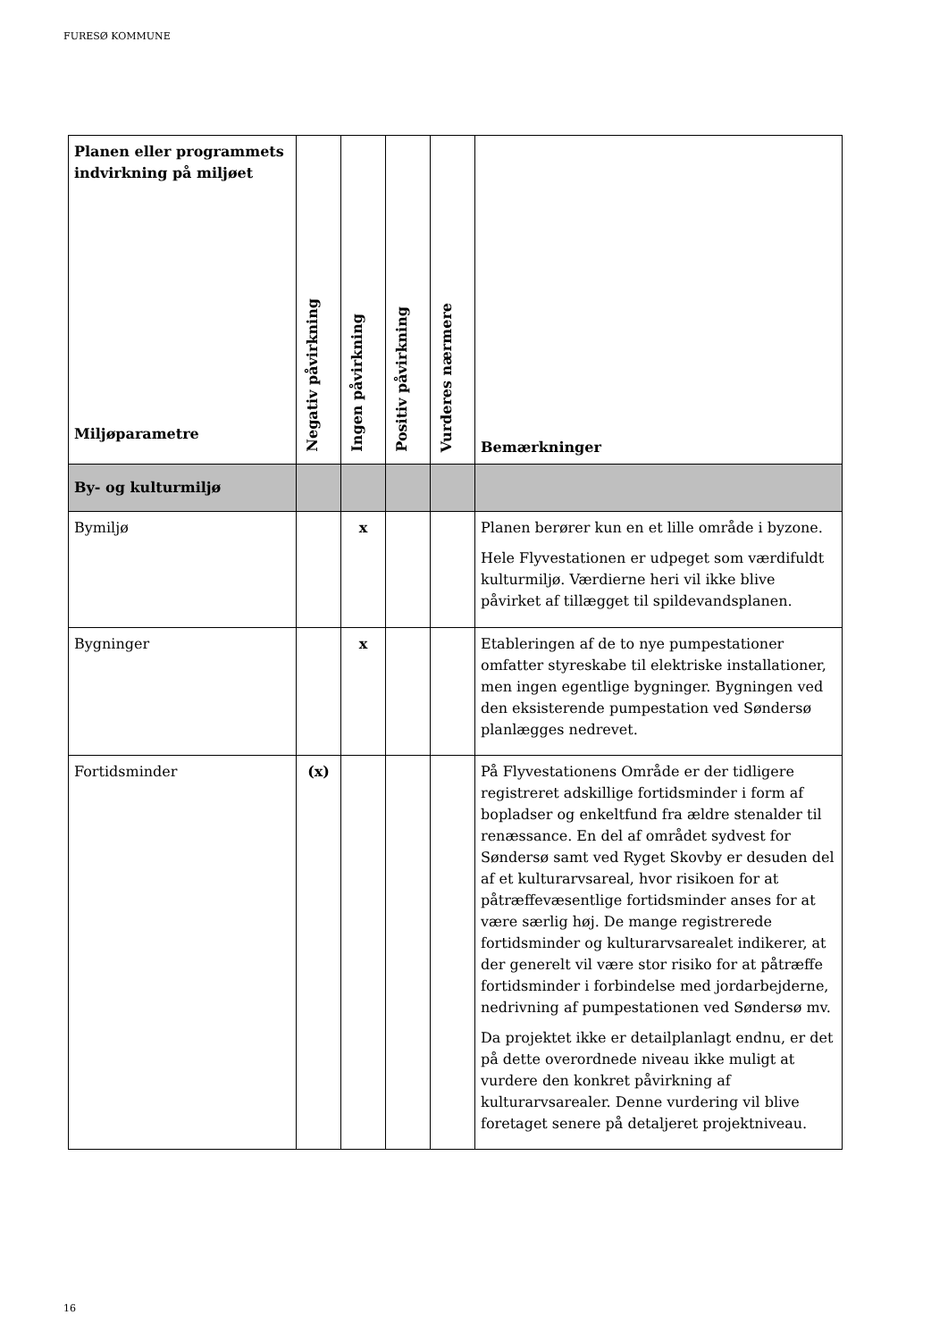FURESØ KOMMUNE
| Planen eller programmets indvirkning på miljøet Miljøparametre | Negativ påvirkning | Ingen påvirkning | Positiv påvirkning | Vurderes nærmere | Bemærkninger |
| --- | --- | --- | --- | --- | --- |
| By- og kulturmiljø | | | | | |
| Bymiljø | | x | | | Planen berører kun en et lille område i byzone. Hele Flyvestationen er udpeget som værdifuldt kulturmiljø. Værdierne heri vil ikke blive påvirket af tillægget til spildevandsplanen. |
| Bygninger | | x | | | Etableringen af de to nye pumpestationer omfatter styreskabe til elektriske installationer, men ingen egentlige bygninger. Bygningen ved den eksisterende pumpestation ved Søndersø planlægges nedrevet. |
| Fortidsminder | (x) | | | | På Flyvestationens Område er der tidligere registreret adskillige fortidsminder i form af bopladser og enkeltfund fra ældre stenalder til renæssance. En del af området sydvest for Søndersø samt ved Ryget Skovby er desuden del af et kulturarvsareal, hvor risikoen for at påtræffevæsentlige fortidsminder anses for at være særlig høj. De mange registrerede fortidsminder og kulturarvsarealet indikerer, at der generelt vil være stor risiko for at påtræffe fortidsminder i forbindelse med jordarbejderne, nedrivning af pumpestationen ved Søndersø mv. Da projektet ikke er detailplanlagt endnu, er det på dette overordnede niveau ikke muligt at vurdere den konkret påvirkning af kulturarvsarealer. Denne vurdering vil blive foretaget senere på detaljeret projektniveau. |
16